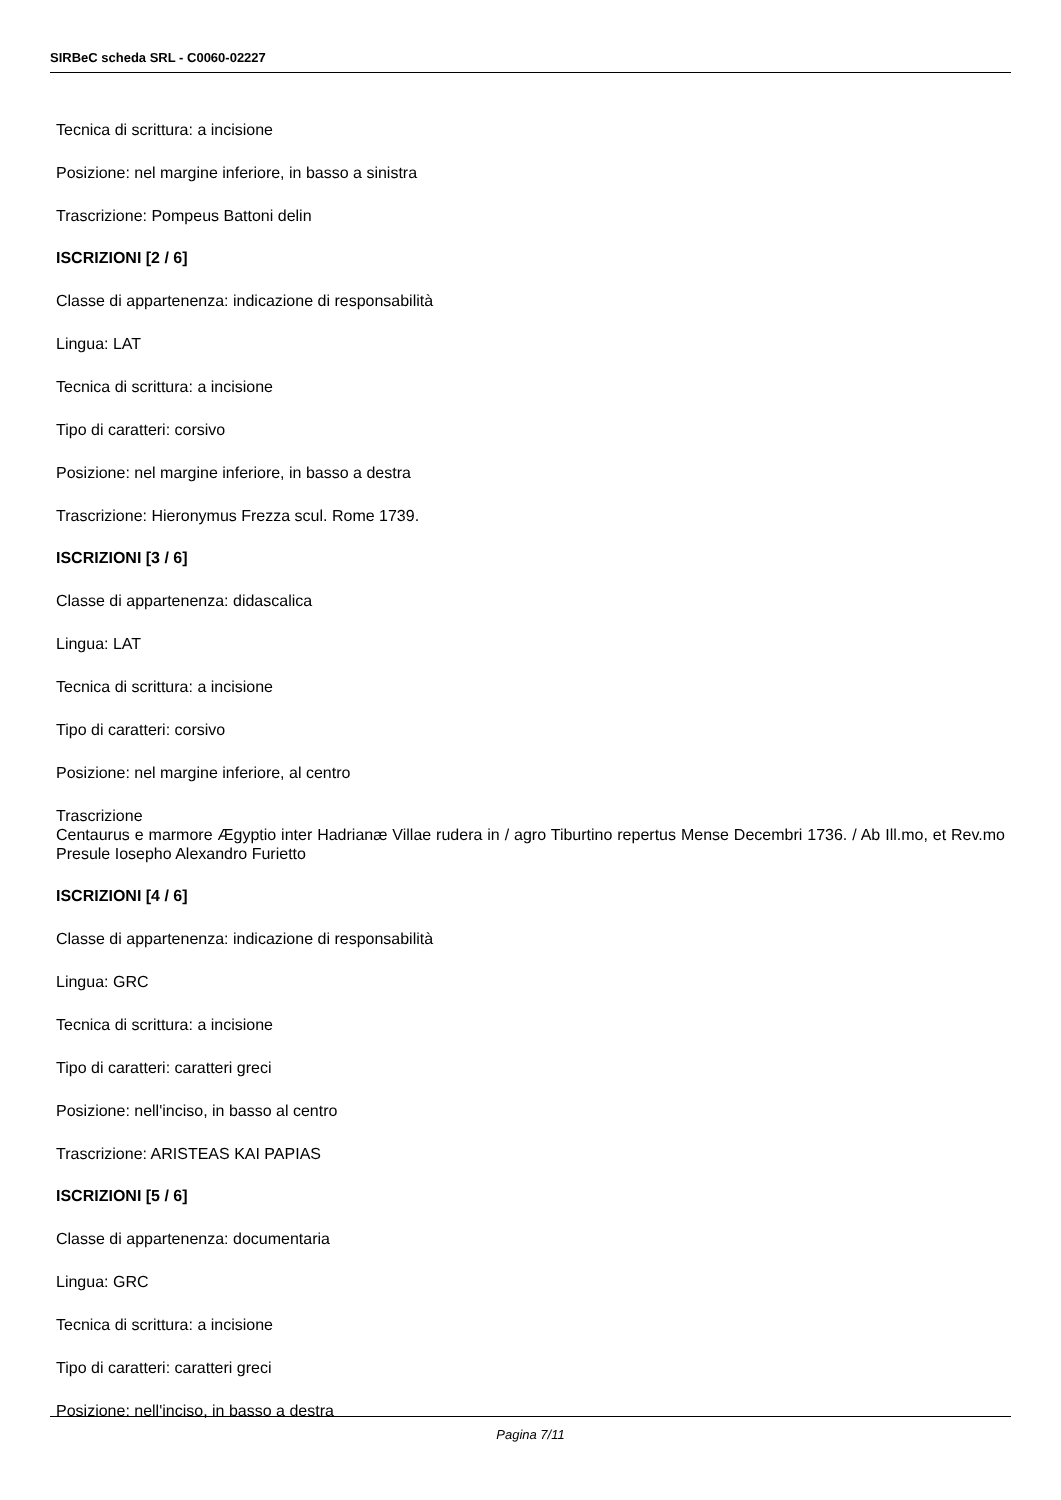SIRBeC scheda SRL - C0060-02227
Tecnica di scrittura: a incisione
Posizione: nel margine inferiore, in basso a sinistra
Trascrizione: Pompeus Battoni delin
ISCRIZIONI [2 / 6]
Classe di appartenenza: indicazione di responsabilità
Lingua: LAT
Tecnica di scrittura: a incisione
Tipo di caratteri: corsivo
Posizione: nel margine inferiore, in basso a destra
Trascrizione: Hieronymus Frezza scul. Rome 1739.
ISCRIZIONI [3 / 6]
Classe di appartenenza: didascalica
Lingua: LAT
Tecnica di scrittura: a incisione
Tipo di caratteri: corsivo
Posizione: nel margine inferiore, al centro
Trascrizione
Centaurus e marmore Ægyptio inter Hadrianæ Villae rudera in / agro Tiburtino repertus Mense Decembri 1736. / Ab Ill.mo, et Rev.mo Presule Iosepho Alexandro Furietto
ISCRIZIONI [4 / 6]
Classe di appartenenza: indicazione di responsabilità
Lingua: GRC
Tecnica di scrittura: a incisione
Tipo di caratteri: caratteri greci
Posizione: nell'inciso, in basso al centro
Trascrizione: ARISTEAS KAI PAPIAS
ISCRIZIONI [5 / 6]
Classe di appartenenza: documentaria
Lingua: GRC
Tecnica di scrittura: a incisione
Tipo di caratteri: caratteri greci
Posizione: nell'inciso, in basso a destra
Pagina 7/11